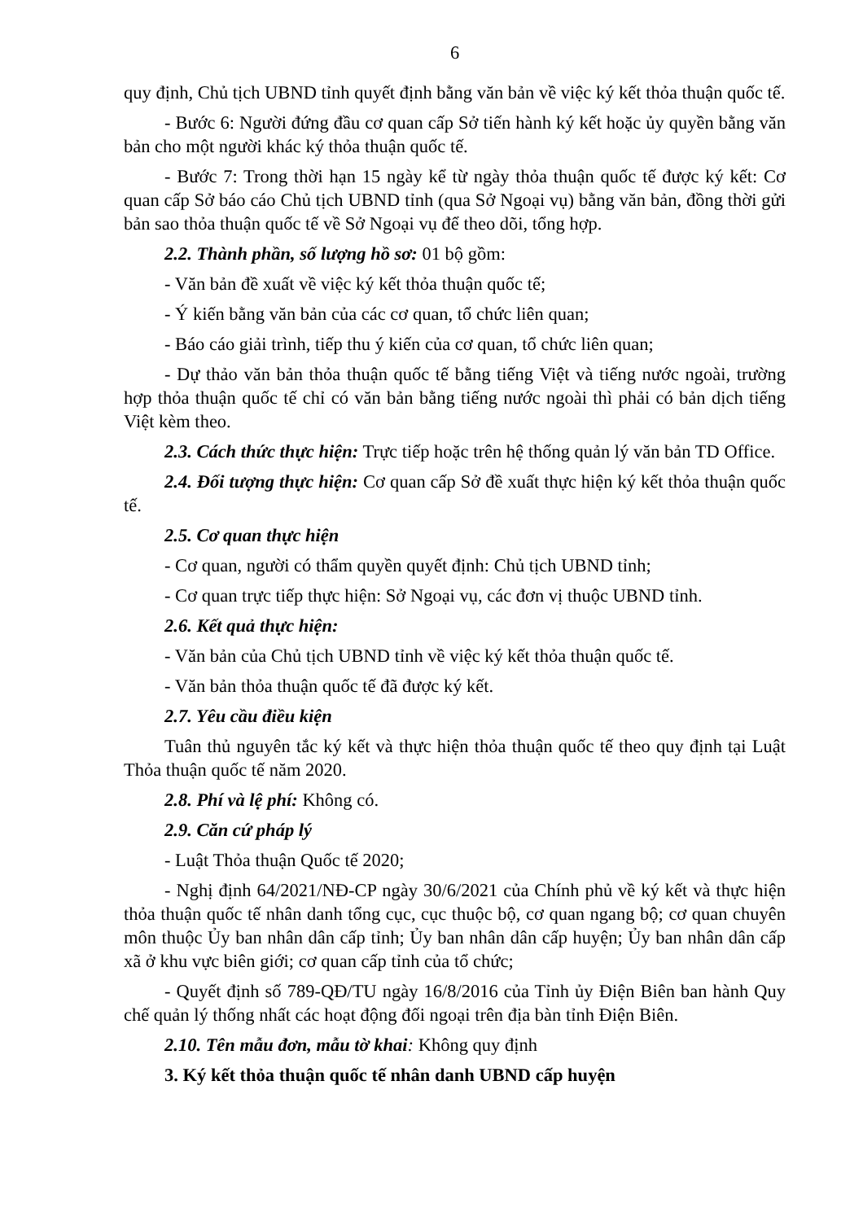6
quy định, Chủ tịch UBND tỉnh quyết định bằng văn bản về việc ký kết thỏa thuận quốc tế.
- Bước 6: Người đứng đầu cơ quan cấp Sở tiến hành ký kết hoặc ủy quyền bằng văn bản cho một người khác ký thỏa thuận quốc tế.
- Bước 7: Trong thời hạn 15 ngày kể từ ngày thỏa thuận quốc tế được ký kết: Cơ quan cấp Sở báo cáo Chủ tịch UBND tỉnh (qua Sở Ngoại vụ) bằng văn bản, đồng thời gửi bản sao thỏa thuận quốc tế về Sở Ngoại vụ để theo dõi, tổng hợp.
2.2. Thành phần, số lượng hồ sơ: 01 bộ gồm:
- Văn bản đề xuất về việc ký kết thỏa thuận quốc tế;
- Ý kiến bằng văn bản của các cơ quan, tổ chức liên quan;
- Báo cáo giải trình, tiếp thu ý kiến của cơ quan, tổ chức liên quan;
- Dự thảo văn bản thỏa thuận quốc tế bằng tiếng Việt và tiếng nước ngoài, trường hợp thỏa thuận quốc tế chỉ có văn bản bằng tiếng nước ngoài thì phải có bản dịch tiếng Việt kèm theo.
2.3. Cách thức thực hiện: Trực tiếp hoặc trên hệ thống quản lý văn bản TD Office.
2.4. Đối tượng thực hiện: Cơ quan cấp Sở đề xuất thực hiện ký kết thỏa thuận quốc tế.
2.5. Cơ quan thực hiện
- Cơ quan, người có thẩm quyền quyết định: Chủ tịch UBND tỉnh;
- Cơ quan trực tiếp thực hiện: Sở Ngoại vụ, các đơn vị thuộc UBND tỉnh.
2.6. Kết quả thực hiện:
- Văn bản của Chủ tịch UBND tỉnh về việc ký kết thỏa thuận quốc tế.
- Văn bản thỏa thuận quốc tế đã được ký kết.
2.7. Yêu cầu điều kiện
Tuân thủ nguyên tắc ký kết và thực hiện thỏa thuận quốc tế theo quy định tại Luật Thỏa thuận quốc tế năm 2020.
2.8. Phí và lệ phí: Không có.
2.9. Căn cứ pháp lý
- Luật Thỏa thuận Quốc tế 2020;
- Nghị định 64/2021/NĐ-CP ngày 30/6/2021 của Chính phủ về ký kết và thực hiện thỏa thuận quốc tế nhân danh tổng cục, cục thuộc bộ, cơ quan ngang bộ; cơ quan chuyên môn thuộc Ủy ban nhân dân cấp tỉnh; Ủy ban nhân dân cấp huyện; Ủy ban nhân dân cấp xã ở khu vực biên giới; cơ quan cấp tỉnh của tổ chức;
- Quyết định số 789-QĐ/TU ngày 16/8/2016 của Tỉnh ủy Điện Biên ban hành Quy chế quản lý thống nhất các hoạt động đối ngoại trên địa bàn tỉnh Điện Biên.
2.10. Tên mẫu đơn, mẫu tờ khai: Không quy định
3. Ký kết thỏa thuận quốc tế nhân danh UBND cấp huyện